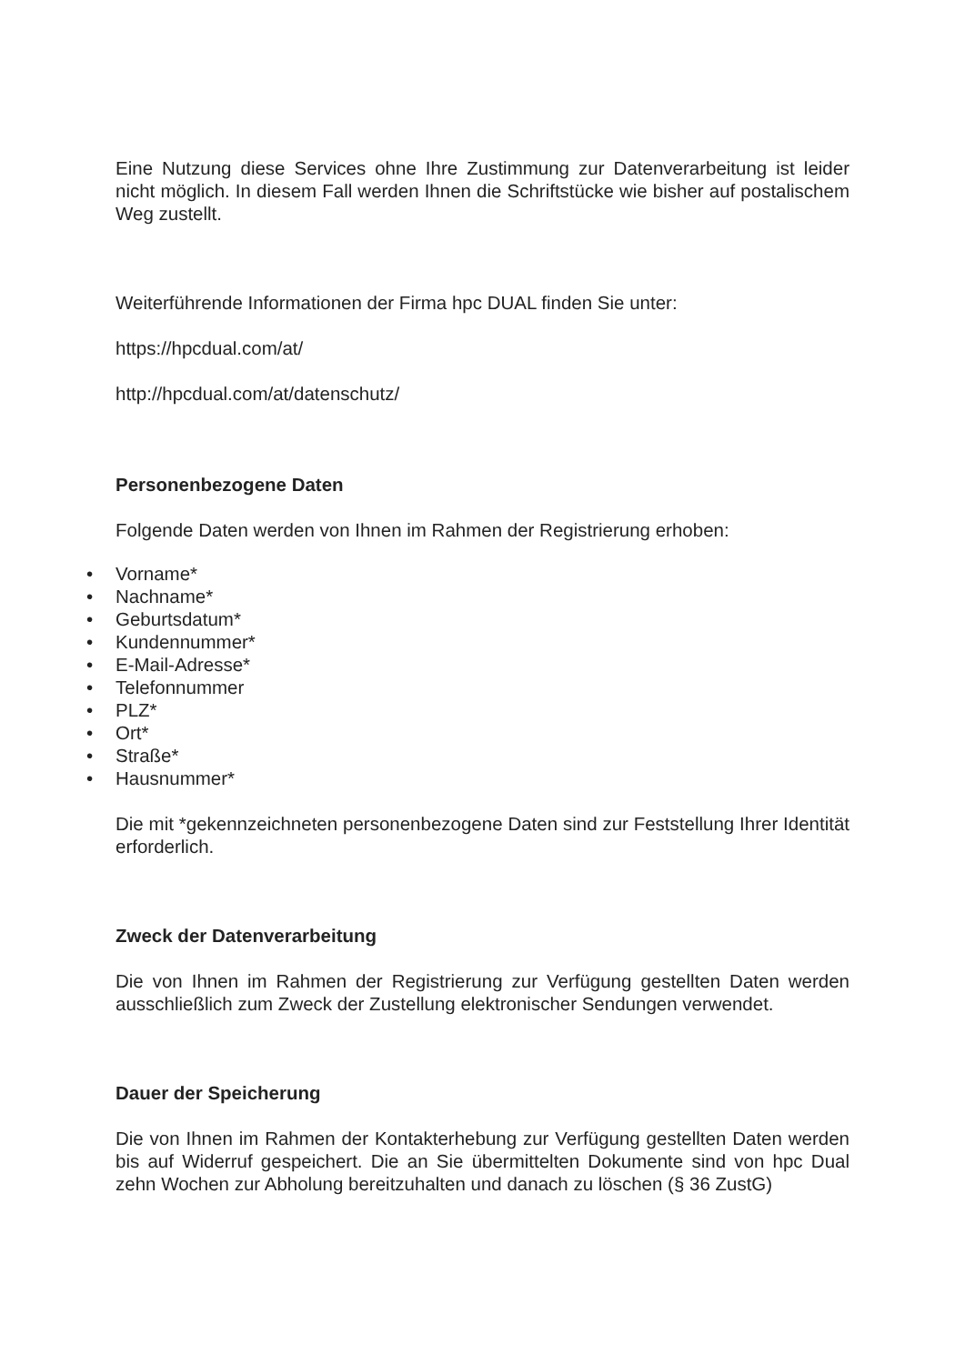Eine Nutzung diese Services ohne Ihre Zustimmung zur Datenverarbeitung ist leider nicht möglich. In diesem Fall werden Ihnen die Schriftstücke wie bisher auf postalischem Weg zustellt.
Weiterführende Informationen der Firma hpc DUAL finden Sie unter:
https://hpcdual.com/at/
http://hpcdual.com/at/datenschutz/
Personenbezogene Daten
Folgende Daten werden von Ihnen im Rahmen der Registrierung erhoben:
• Vorname*
• Nachname*
• Geburtsdatum*
• Kundennummer*
• E-Mail-Adresse*
• Telefonnummer
• PLZ*
• Ort*
• Straße*
• Hausnummer*
Die mit *gekennzeichneten personenbezogene Daten sind zur Feststellung Ihrer Identität erforderlich.
Zweck der Datenverarbeitung
Die von Ihnen im Rahmen der Registrierung zur Verfügung gestellten Daten werden ausschließlich zum Zweck der Zustellung elektronischer Sendungen verwendet.
Dauer der Speicherung
Die von Ihnen im Rahmen der Kontakterhebung zur Verfügung gestellten Daten werden bis auf Widerruf gespeichert. Die an Sie übermittelten Dokumente sind von hpc Dual zehn Wochen zur Abholung bereitzuhalten und danach zu löschen (§ 36 ZustG)